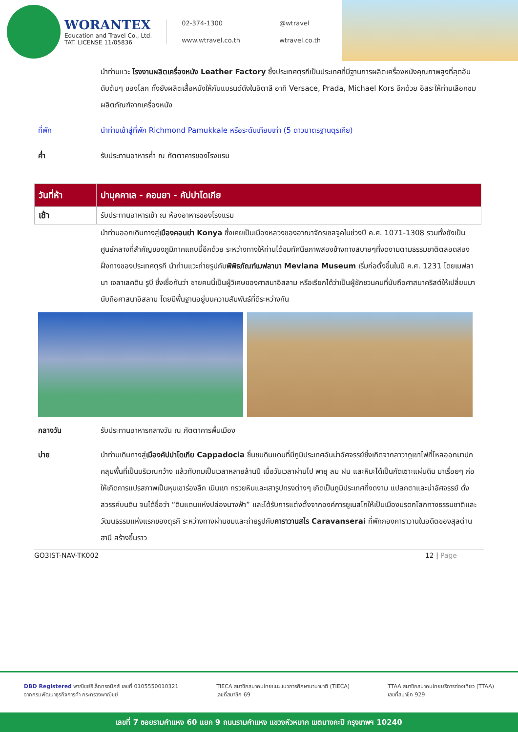WORANTEX
Education and Travel Co., Ltd.
TAT. LICENSE 11/05836
02-374-1300 @wtravel www.wtravel.co.th wtravel.co.th
นำท่านแวะ โรงงานผลิตเครื่องหนัง Leather Factory ซึ่งประเทศตุรกีเป็นประเทศที่มีฐานการผลิตเครื่องหนังคุณภาพสูงที่สุดอันดับต้นๆ ของโลก ทั้งยังผลิตเสื้อหนังให้กับแบรนด์ดังในอิตาลี อาทิ Versace, Prada, Michael Kors อีกด้วย อิสระให้ท่านเลือกชมผลิตภัณฑ์จากเครื่องหนัง
ที่พัก นำท่านเข้าสู่ที่พัก Richmond Pamukkale หรือระดับเทียบเท่า (5 ดาวมาตรฐานตุรเคีย)
ค่ำ รับประทานอาหารค่ำ ณ ภัตตาคารของโรงแรม
| วันที่ห้า | ปามุคคาเล - คอนยา - คัปปาโดเกีย |
| --- | --- |
| เช้า | รับประทานอาหารเช้า ณ ห้องอาหารของโรงแรม |
นำท่านออกเดินทางสู่เมืองคอนย่า Konya ซึ่งเคยเป็นเมืองหลวงของอาณาจักรเซลจูคในช่วงปี ค.ศ. 1071-1308 รวมทั้งยังเป็นศูนย์กลางที่สำคัญของภูมิภาคแถบนี้อีกด้วย ระหว่างทางให้ท่านได้ชมทัศนียภาพสองข้างทางสบายๆที่งดงามตามธรรมชาติตลอดสองฝั่งทางของประเทศตุรกี นำท่านแวะถ่ายรูปกับพิพิธภัณฑ์เมฟลานา Mevlana Museum เริ่มก่อตั้งขึ้นในปี ค.ศ. 1231 โดยเมฟลานา เจลาเลคดิน รูบี ซึ่งเชื่อกันว่า ชายคนนี้เป็นผู้วิเศษของศาสนาอิสลาม หรือเรียกได้ว่าเป็นผู้ชักชวนคนที่นับถือศาสนาคริสต์ให้เปลี่ยนมานับถือศาสนาอิสลาม โดยมีพื้นฐานอยู่บนความสัมพันธ์ที่ดีระหว่างกัน
กลางวัน รับประทานอาหารกลางวัน ณ ภัตตาคารพื้นเมือง
บ่าย นำท่านเดินทางสู่เมืองคัปปาโดเกีย Cappadocia ชื่นชมดินแดนที่มีภูมิประเทศอันน่าอัศจรรย์ซึ่งเกิดจากลาวาภูเขาไฟที่ไหลออกมาปกคลุมพื้นที่เป็นบริเวณกว้าง แล้วทับถมเป็นเวลาหลายล้านปี เมื่อวันเวลาผ่านไป พายุ ลม ฝน และหิมะได้เป็นกัดเซาะแผ่นดิน มาเรื่อยๆ ก่อให้เกิดการแปรสภาพเป็นหุบเขาร่องลึก เนินเขา กรวยหินและเสารูปทรงต่างๆ เกิดเป็นภูมิประเทศที่งดงาม แปลกตาและน่าอัศจรรย์ ดั่งสวรรค์บนดิน จนได้ชื่อว่า “ดินแดนแห่งปล่องนางฟ้า” และได้รับการแต่งตั้งจากองค์การยูเนสโกให้เป็นเมืองมรดกโลกทางธรรมชาติและวัฒนธรรมแห่งแรกของตุรกี ระหว่างทางผ่านชมและถ่ายรูปกับคาราวานสไร Caravanserai ที่พักกองคาราวานในอดีตของสุลต่านฮานี สร้างขึ้นราว
GO3IST-NAV-TK002 12 | Page
DBD Registered พาณิชย์อิเล็กทรอนิกส์ เลขที่ 0105550010321
จากกรมพัฒนาธุรกิจการค้า กระทรวงพาณิชย์
TIECA สมาชิกสมาคมไทยแนะแนวการศึกษานานาชาติ (TIECA)
เลขที่สมาชิก 69
TTAA สมาชิกสมาคมไทยบริการท่องเที่ยว (TTAA)
เลขที่สมาชิก 929
เลขที่ 7 ซอยรามคำแหง 60 แยก 9 ถนนรามคำแหง แขวงหัวหมาก เขตบางกะปิ กรุงเทพฯ 10240